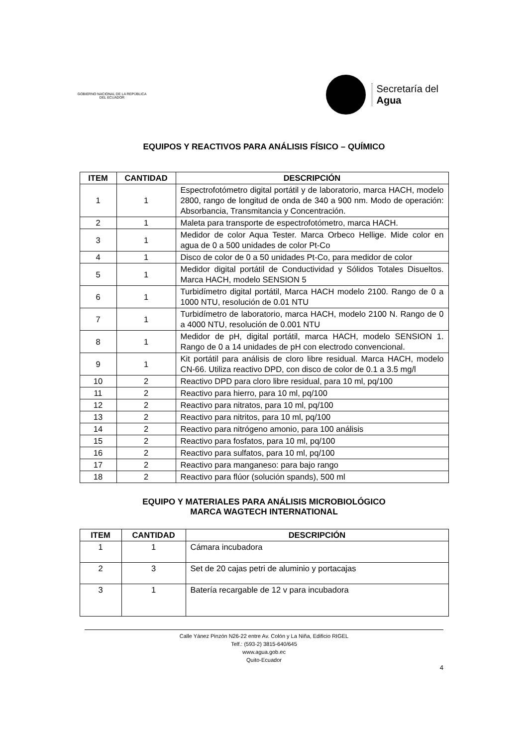GOBIERNO NACIONAL DE LA REPÚBLICA DEL ECUADOR
Secretaría del
Agua
EQUIPOS Y REACTIVOS PARA ANÁLISIS FÍSICO – QUÍMICO
| ITEM | CANTIDAD | DESCRIPCIÓN |
| --- | --- | --- |
| 1 | 1 | Espectrofotómetro digital portátil y de laboratorio, marca HACH, modelo 2800, rango de longitud de onda de 340 a 900 nm. Modo de operación: Absorbancia, Transmitancia y Concentración. |
| 2 | 1 | Maleta para transporte de espectrofotómetro, marca HACH. |
| 3 | 1 | Medidor de color Aqua Tester. Marca Orbeco Hellige. Mide color en agua de 0 a 500 unidades de color Pt-Co |
| 4 | 1 | Disco de color de 0 a 50 unidades Pt-Co, para medidor de color |
| 5 | 1 | Medidor digital portátil de Conductividad y Sólidos Totales Disueltos. Marca HACH, modelo SENSION 5 |
| 6 | 1 | Turbidímetro digital portátil, Marca HACH modelo 2100. Rango de 0 a 1000 NTU, resolución de 0.01 NTU |
| 7 | 1 | Turbidímetro de laboratorio, marca HACH, modelo 2100 N. Rango de 0 a 4000 NTU, resolución de 0.001 NTU |
| 8 | 1 | Medidor de pH, digital portátil, marca HACH, modelo SENSION 1. Rango de 0 a 14 unidades de pH con electrodo convencional. |
| 9 | 1 | Kit portátil para análisis de cloro libre residual. Marca HACH, modelo CN-66. Utiliza reactivo DPD, con disco de color de 0.1 a 3.5 mg/l |
| 10 | 2 | Reactivo DPD para cloro libre residual, para 10 ml, pq/100 |
| 11 | 2 | Reactivo para hierro, para 10 ml, pq/100 |
| 12 | 2 | Reactivo para nitratos, para 10 ml, pq/100 |
| 13 | 2 | Reactivo para nitritos, para 10 ml, pq/100 |
| 14 | 2 | Reactivo para nitrógeno amonio, para 100 análisis |
| 15 | 2 | Reactivo para fosfatos, para 10 ml, pq/100 |
| 16 | 2 | Reactivo para sulfatos, para 10 ml, pq/100 |
| 17 | 2 | Reactivo para manganeso: para bajo rango |
| 18 | 2 | Reactivo para flúor (solución spands), 500 ml |
EQUIPO Y MATERIALES PARA ANÁLISIS MICROBIOLÓGICO
MARCA WAGTECH INTERNATIONAL
| ITEM | CANTIDAD | DESCRIPCIÓN |
| --- | --- | --- |
| 1 | 1 | Cámara incubadora |
| 2 | 3 | Set de 20 cajas petri de aluminio y portacajas |
| 3 | 1 | Batería recargable de 12 v para incubadora |
Calle Yánez Pinzón N26-22 entre Av. Colón y La Niña, Edificio RIGEL
Telf.: (593-2) 3815-640/645
www.agua.gob.ec
Quito-Ecuador
4